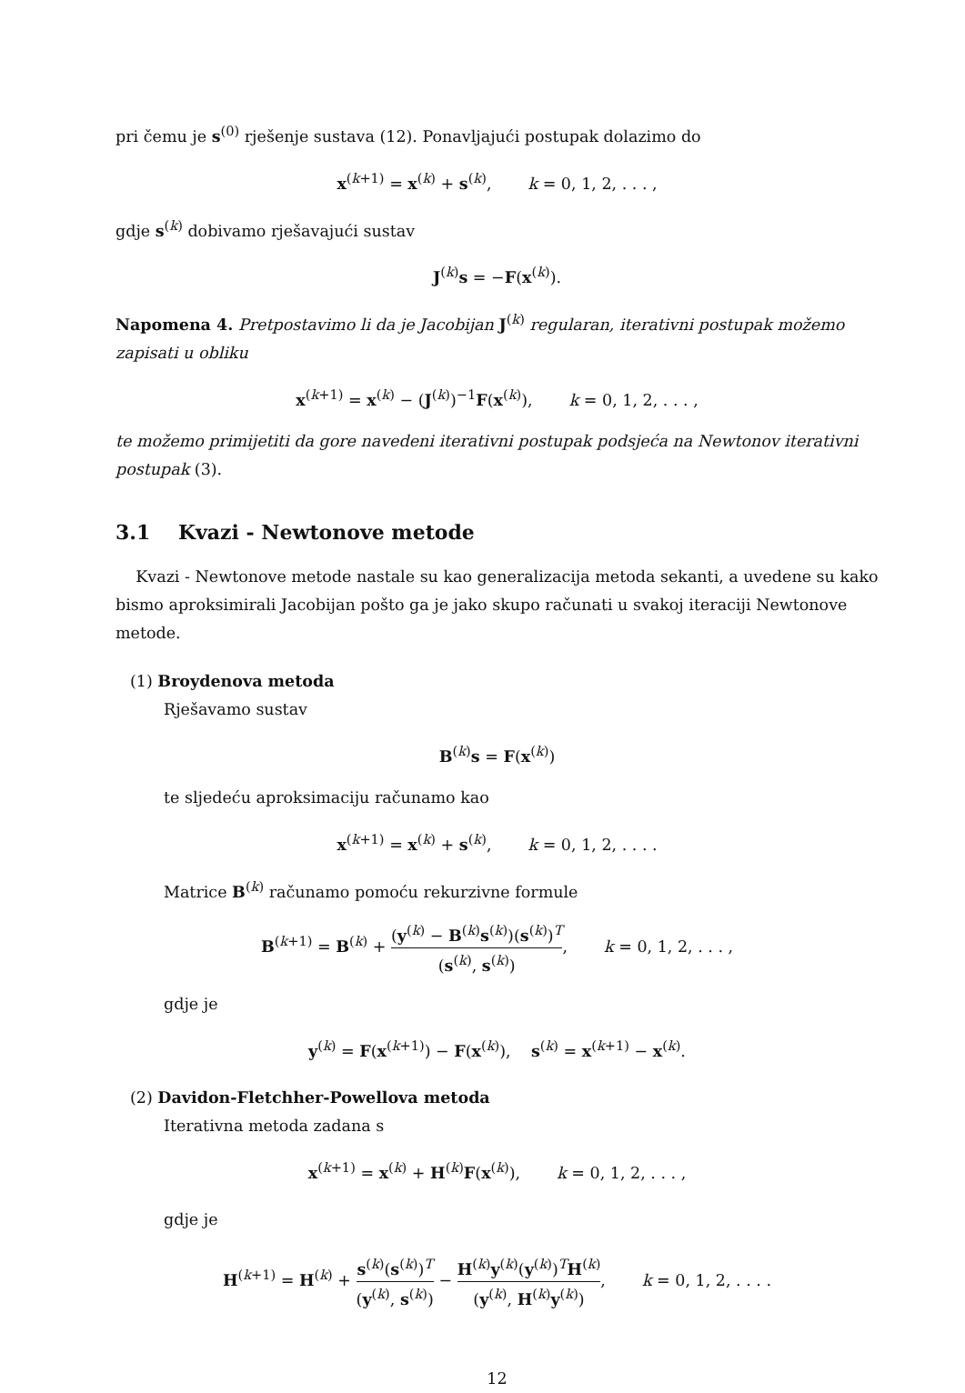pri čemu je s<sup>(0)</sup> rješenje sustava (12). Ponavljajući postupak dolazimo do
x<sup>(k+1)</sup> = x<sup>(k)</sup> + s<sup>(k)</sup>, k = 0, 1, 2, . . . ,
gdje s<sup>(k)</sup> dobivamo rješavajući sustav
J<sup>(k)</sup>s = −F(x<sup>(k)</sup>).
Napomena 4. Pretpostavimo li da je Jacobijan J<sup>(k)</sup> regularan, iterativni postupak možemo zapisati u obliku
x<sup>(k+1)</sup> = x<sup>(k)</sup> − (J<sup>(k)</sup>)<sup>−1</sup>F(x<sup>(k)</sup>), k = 0, 1, 2, . . . ,
te možemo primijetiti da gore navedeni iterativni postupak podsjeća na Newtonov iterativni postupak (3).
3.1 Kvazi - Newtonove metode
Kvazi - Newtonove metode nastale su kao generalizacija metoda sekanti, a uvedene su kako bismo aproksimirali Jacobijan pošto ga je jako skupo računati u svakoj iteraciji Newtonove metode.
(1) Broydenova metoda
Rješavamo sustav
B<sup>(k)</sup>s = F(x<sup>(k)</sup>)
te sljedeću aproksimaciju računamo kao
x<sup>(k+1)</sup> = x<sup>(k)</sup> + s<sup>(k)</sup>, k = 0, 1, 2, . . . .
Matrice B<sup>(k)</sup> računamo pomoću rekurzivne formule
B<sup>(k+1)</sup> = B<sup>(k)</sup> + (y<sup>(k)</sup> − B<sup>(k)</sup>s<sup>(k)</sup>)(s<sup>(k)</sup>)<sup>T</sup> (s<sup>(k)</sup>, s<sup>(k)</sup>), k = 0, 1, 2, . . . ,
gdje je
y<sup>(k)</sup> = F(x<sup>(k+1)</sup>) − F(x<sup>(k)</sup>), s<sup>(k)</sup> = x<sup>(k+1)</sup> − x<sup>(k)</sup>.
(2) Davidon-Fletchher-Powellova metoda
Iterativna metoda zadana s
x<sup>(k+1)</sup> = x<sup>(k)</sup> + H<sup>(k)</sup>F(x<sup>(k)</sup>), k = 0, 1, 2, . . . ,
gdje je
H<sup>(k+1)</sup> = H<sup>(k)</sup> + s<sup>(k)</sup>(s<sup>(k)</sup>)<sup>T</sup> (y<sup>(k)</sup>, s<sup>(k)</sup>) − H<sup>(k)</sup>y<sup>(k)</sup>(y<sup>(k)</sup>)<sup>T</sup>H<sup>(k)</sup> (y<sup>(k)</sup>, H<sup>(k)</sup>y<sup>(k)</sup>), k = 0, 1, 2, . . . .
12